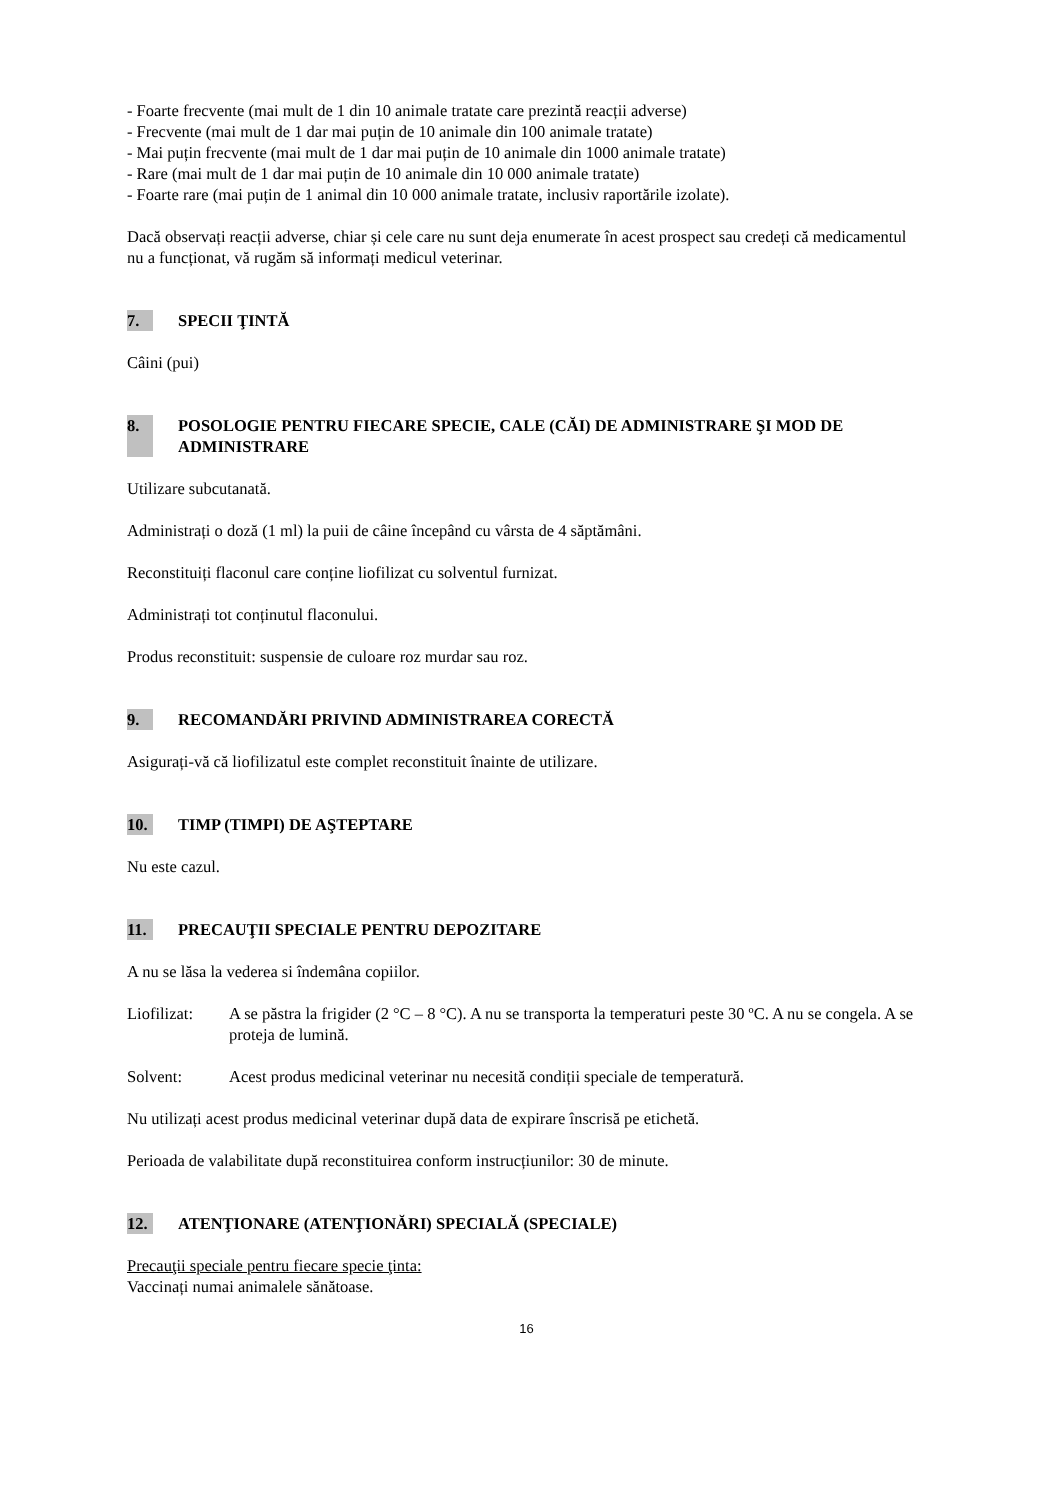- Foarte frecvente (mai mult de 1 din 10 animale tratate care prezintă reacții adverse)
- Frecvente (mai mult de 1 dar mai puțin de 10 animale din 100 animale tratate)
- Mai puțin frecvente (mai mult de 1 dar mai puțin de 10 animale din 1000 animale tratate)
- Rare (mai mult de 1 dar mai puțin de 10 animale din 10 000 animale tratate)
- Foarte rare (mai puțin de 1 animal din 10 000 animale tratate, inclusiv raportările izolate).
Dacă observați reacții adverse, chiar și cele care nu sunt deja enumerate în acest prospect sau credeți că medicamentul nu a funcționat, vă rugăm să informați medicul veterinar.
7. SPECII ŢINTĂ
Câini (pui)
8. POSOLOGIE PENTRU FIECARE SPECIE, CALE (CĂI) DE ADMINISTRARE ŞI MOD DE ADMINISTRARE
Utilizare subcutanată.
Administrați o doză (1 ml) la puii de câine începând cu vârsta de 4 săptămâni.
Reconstituiți flaconul care conține liofilizat cu solventul furnizat.
Administrați tot conținutul flaconului.
Produs reconstituit: suspensie de culoare roz murdar sau roz.
9. RECOMANDĂRI PRIVIND ADMINISTRAREA CORECTĂ
Asigurați-vă că liofilizatul este complet reconstituit înainte de utilizare.
10. TIMP (TIMPI) DE AŞTEPTARE
Nu este cazul.
11. PRECAUŢII SPECIALE PENTRU DEPOZITARE
A nu se lăsa la vederea si îndemâna copiilor.
Liofilizat: A se păstra la frigider (2 °C – 8 °C). A nu se transporta la temperaturi peste 30 ºC. A nu se congela. A se proteja de lumină.
Solvent: Acest produs medicinal veterinar nu necesită condiții speciale de temperatură.
Nu utilizați acest produs medicinal veterinar după data de expirare înscrisă pe etichetă.
Perioada de valabilitate după reconstituirea conform instrucțiunilor: 30 de minute.
12. ATENŢIONARE (ATENŢIONĂRI) SPECIALĂ (SPECIALE)
Precauţii speciale pentru fiecare specie ţinta:
Vaccinați numai animalele sănătoase.
16